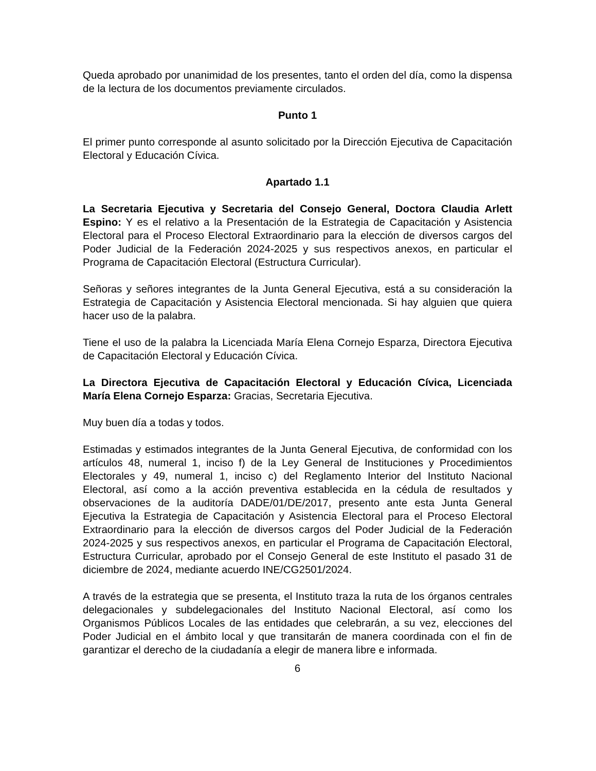Queda aprobado por unanimidad de los presentes, tanto el orden del día, como la dispensa de la lectura de los documentos previamente circulados.
Punto 1
El primer punto corresponde al asunto solicitado por la Dirección Ejecutiva de Capacitación Electoral y Educación Cívica.
Apartado 1.1
La Secretaria Ejecutiva y Secretaria del Consejo General, Doctora Claudia Arlett Espino: Y es el relativo a la Presentación de la Estrategia de Capacitación y Asistencia Electoral para el Proceso Electoral Extraordinario para la elección de diversos cargos del Poder Judicial de la Federación 2024-2025 y sus respectivos anexos, en particular el Programa de Capacitación Electoral (Estructura Curricular).
Señoras y señores integrantes de la Junta General Ejecutiva, está a su consideración la Estrategia de Capacitación y Asistencia Electoral mencionada. Si hay alguien que quiera hacer uso de la palabra.
Tiene el uso de la palabra la Licenciada María Elena Cornejo Esparza, Directora Ejecutiva de Capacitación Electoral y Educación Cívica.
La Directora Ejecutiva de Capacitación Electoral y Educación Cívica, Licenciada María Elena Cornejo Esparza: Gracias, Secretaria Ejecutiva.
Muy buen día a todas y todos.
Estimadas y estimados integrantes de la Junta General Ejecutiva, de conformidad con los artículos 48, numeral 1, inciso f) de la Ley General de Instituciones y Procedimientos Electorales y 49, numeral 1, inciso c) del Reglamento Interior del Instituto Nacional Electoral, así como a la acción preventiva establecida en la cédula de resultados y observaciones de la auditoría DADE/01/DE/2017, presento ante esta Junta General Ejecutiva la Estrategia de Capacitación y Asistencia Electoral para el Proceso Electoral Extraordinario para la elección de diversos cargos del Poder Judicial de la Federación 2024-2025 y sus respectivos anexos, en particular el Programa de Capacitación Electoral, Estructura Curricular, aprobado por el Consejo General de este Instituto el pasado 31 de diciembre de 2024, mediante acuerdo INE/CG2501/2024.
A través de la estrategia que se presenta, el Instituto traza la ruta de los órganos centrales delegacionales y subdelegacionales del Instituto Nacional Electoral, así como los Organismos Públicos Locales de las entidades que celebrarán, a su vez, elecciones del Poder Judicial en el ámbito local y que transitarán de manera coordinada con el fin de garantizar el derecho de la ciudadanía a elegir de manera libre e informada.
6